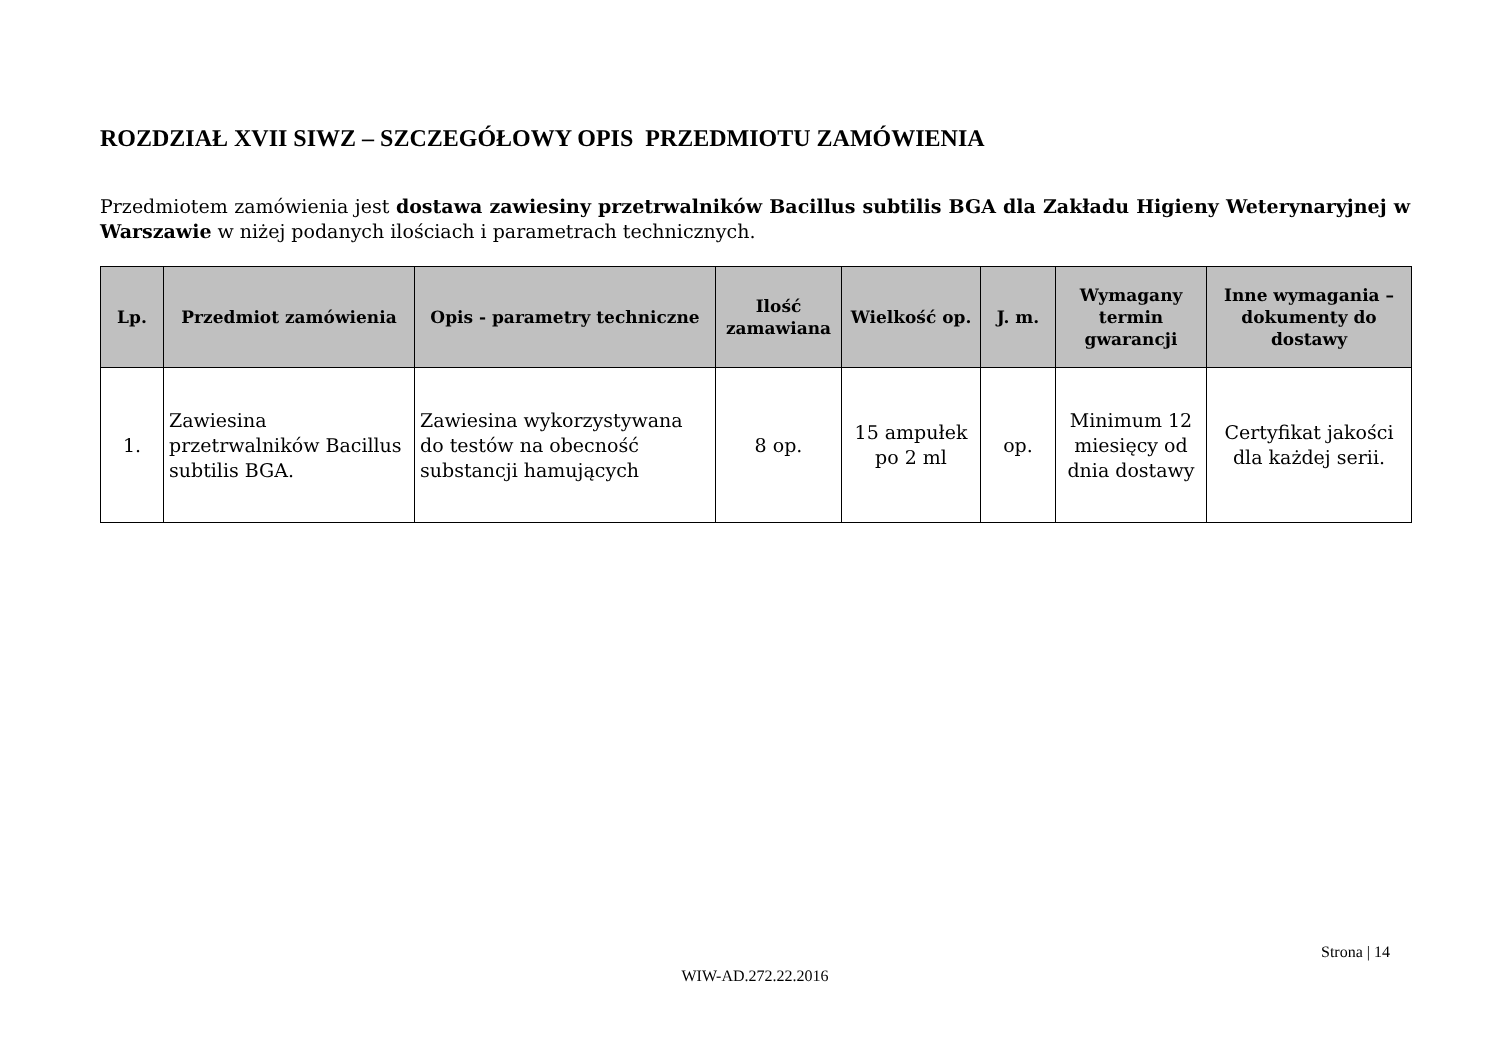ROZDZIAŁ XVII SIWZ – SZCZEGÓŁOWY OPIS PRZEDMIOTU ZAMÓWIENIA
Przedmiotem zamówienia jest dostawa zawiesiny przetrwalników Bacillus subtilis BGA dla Zakładu Higieny Weterynaryjnej w Warszawie w niżej podanych ilościach i parametrach technicznych.
| Lp. | Przedmiot zamówienia | Opis - parametry techniczne | Ilość zamawiana | Wielkość op. | J. m. | Wymagany termin gwarancji | Inne wymagania – dokumenty do dostawy |
| --- | --- | --- | --- | --- | --- | --- | --- |
| 1. | Zawiesina przetrwalników Bacillus subtilis BGA. | Zawiesina wykorzystywana do testów na obecność substancji hamujących | 8 op. | 15 ampułek po 2 ml | op. | Minimum 12 miesięcy od dnia dostawy | Certyfikat jakości dla każdej serii. |
Strona | 14
WIW-AD.272.22.2016